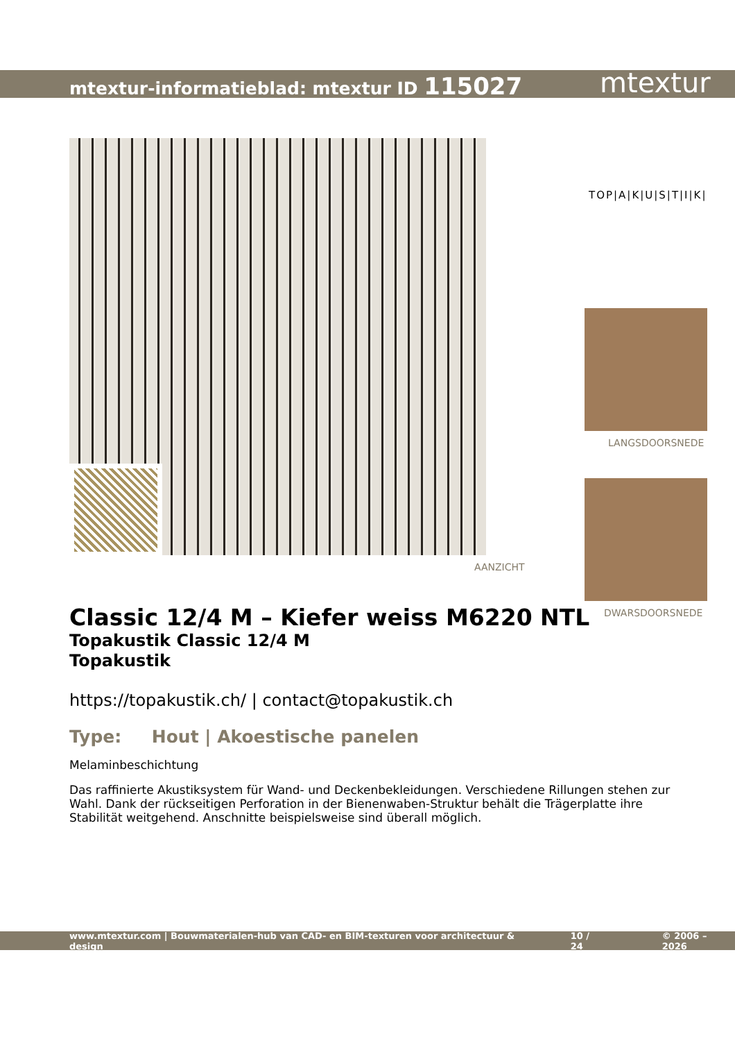mtextur-informatieblad: mtextur ID 115027 mtextur
AANZICHT
TOP|A|K|U|S|T|I|K|
LANGSDOORSNEDE
DWARSDOORSNEDE
Classic 12/4 M – Kiefer weiss M6220 NTL
Topakustik Classic 12/4 M
Topakustik
https://topakustik.ch/ | contact@topakustik.ch
Type: Hout | Akoestische panelen
Melaminbeschichtung
Das raffinierte Akustiksystem für Wand- und Deckenbekleidungen. Verschiedene Rillungen stehen zur Wahl. Dank der rückseitigen Perforation in der Bienenwaben-Struktur behält die Trägerplatte ihre Stabilität weitgehend. Anschnitte beispielsweise sind überall möglich.
www.mtextur.com | Bouwmaterialen-hub van CAD- en BIM-texturen voor architectuur & design 10 / 24 © 2006 – 2026